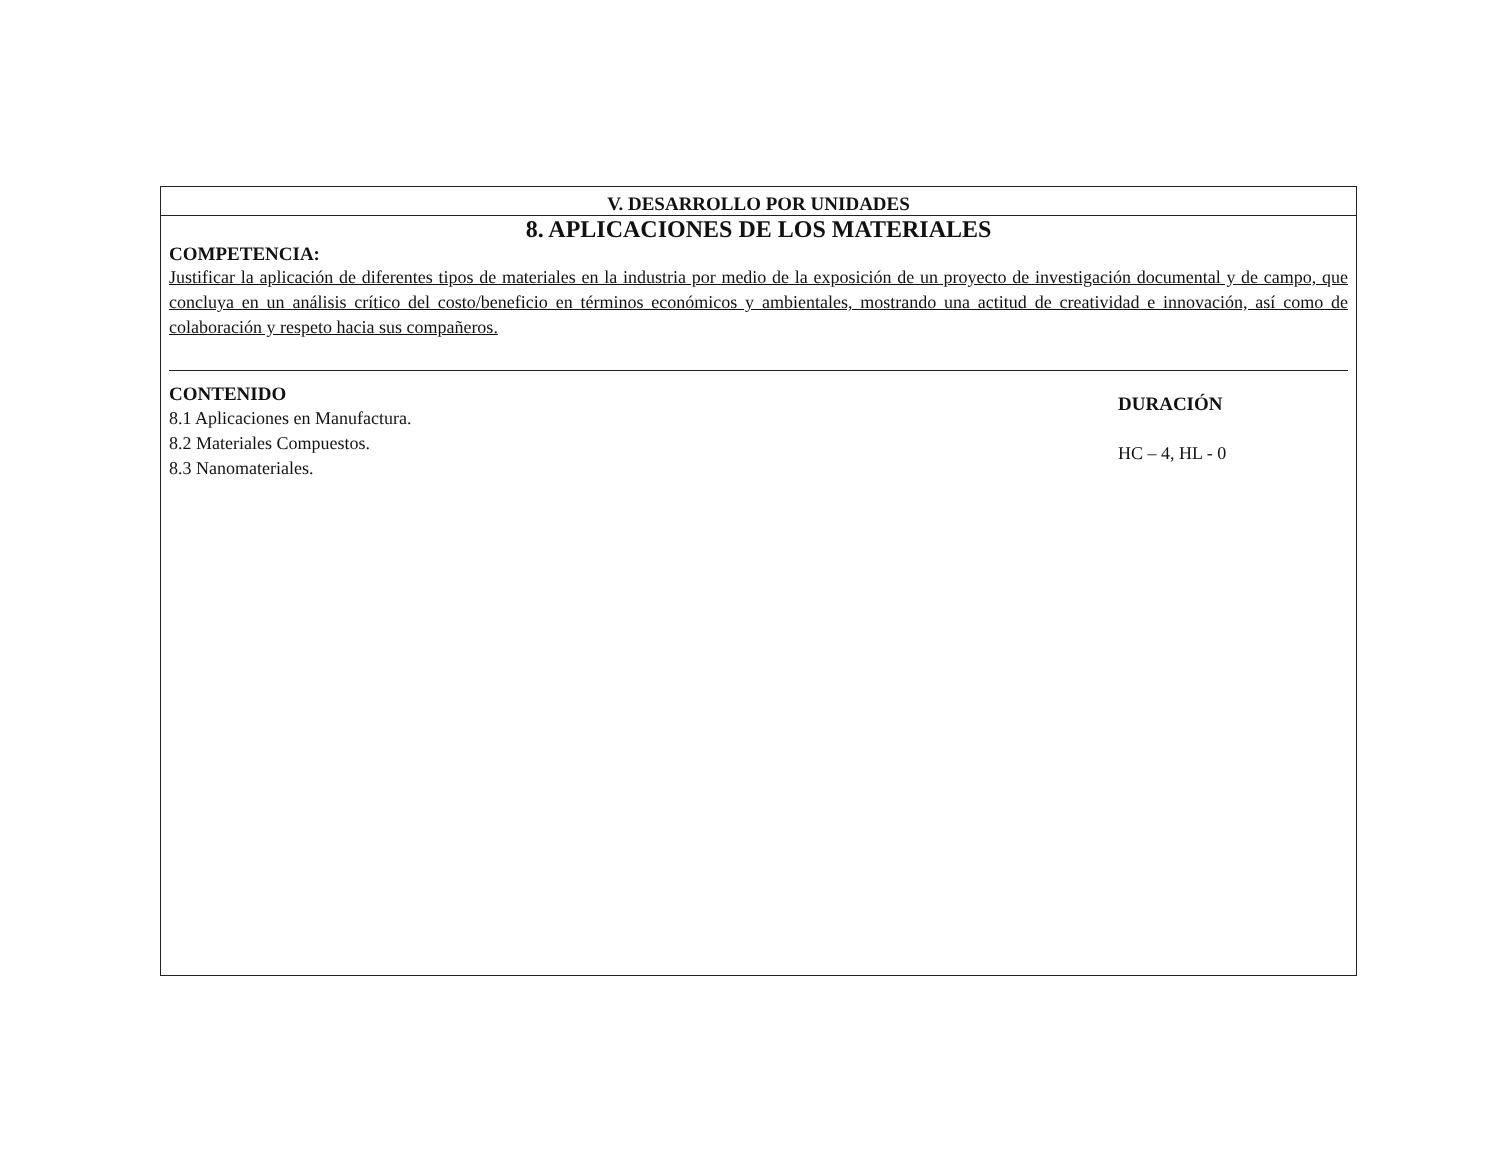V. DESARROLLO POR UNIDADES
8. APLICACIONES DE LOS MATERIALES
COMPETENCIA:
Justificar la aplicación de diferentes tipos de materiales en la industria por medio de la exposición de un proyecto de investigación documental y de campo, que concluya en un análisis crítico del costo/beneficio en términos económicos y ambientales, mostrando una actitud de creatividad e innovación, así como de colaboración y respeto hacia sus compañeros.
CONTENIDO
8.1 Aplicaciones en Manufactura.
8.2 Materiales Compuestos.
8.3 Nanomateriales.
DURACIÓN
HC – 4, HL - 0